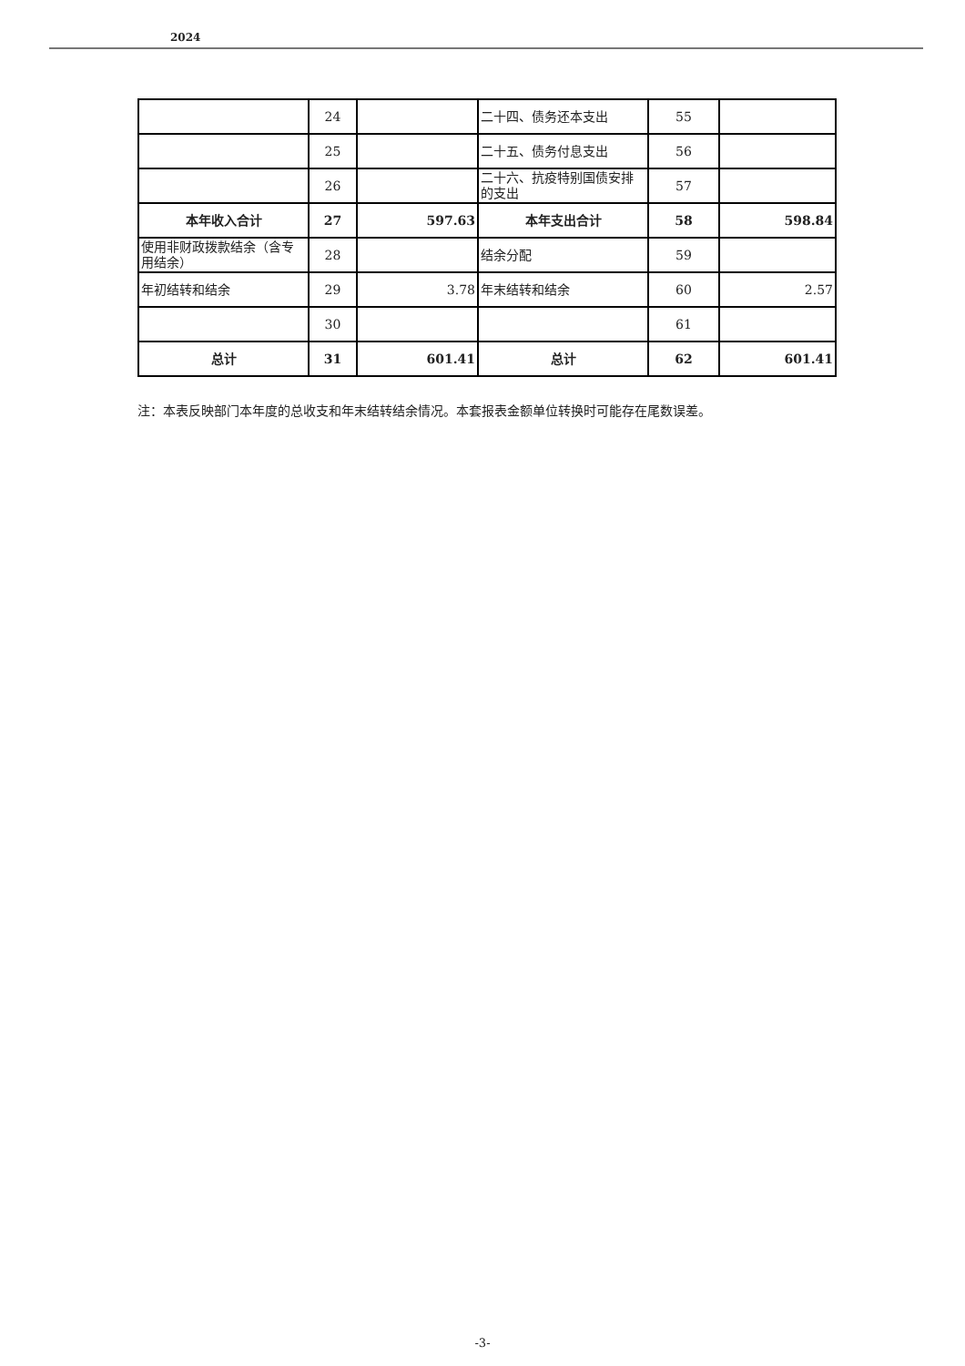2024
| | 24 | | 二十四、债务还本支出 | 55 | |
| | 25 | | 二十五、债务付息支出 | 56 | |
| | 26 | | 二十六、抗疫特别国债安排的支出 | 57 | |
| 本年收入合计 | 27 | 597.63 | 本年支出合计 | 58 | 598.84 |
| 使用非财政拨款结余（含专用结余） | 28 | | 结余分配 | 59 | |
| 年初结转和结余 | 29 | 3.78 | 年末结转和结余 | 60 | 2.57 |
| | 30 | | | 61 | |
| 总计 | 31 | 601.41 | 总计 | 62 | 601.41 |
注：本表反映部门本年度的总收支和年末结转结余情况。本套报表金额单位转换时可能存在尾数误差。
-3-